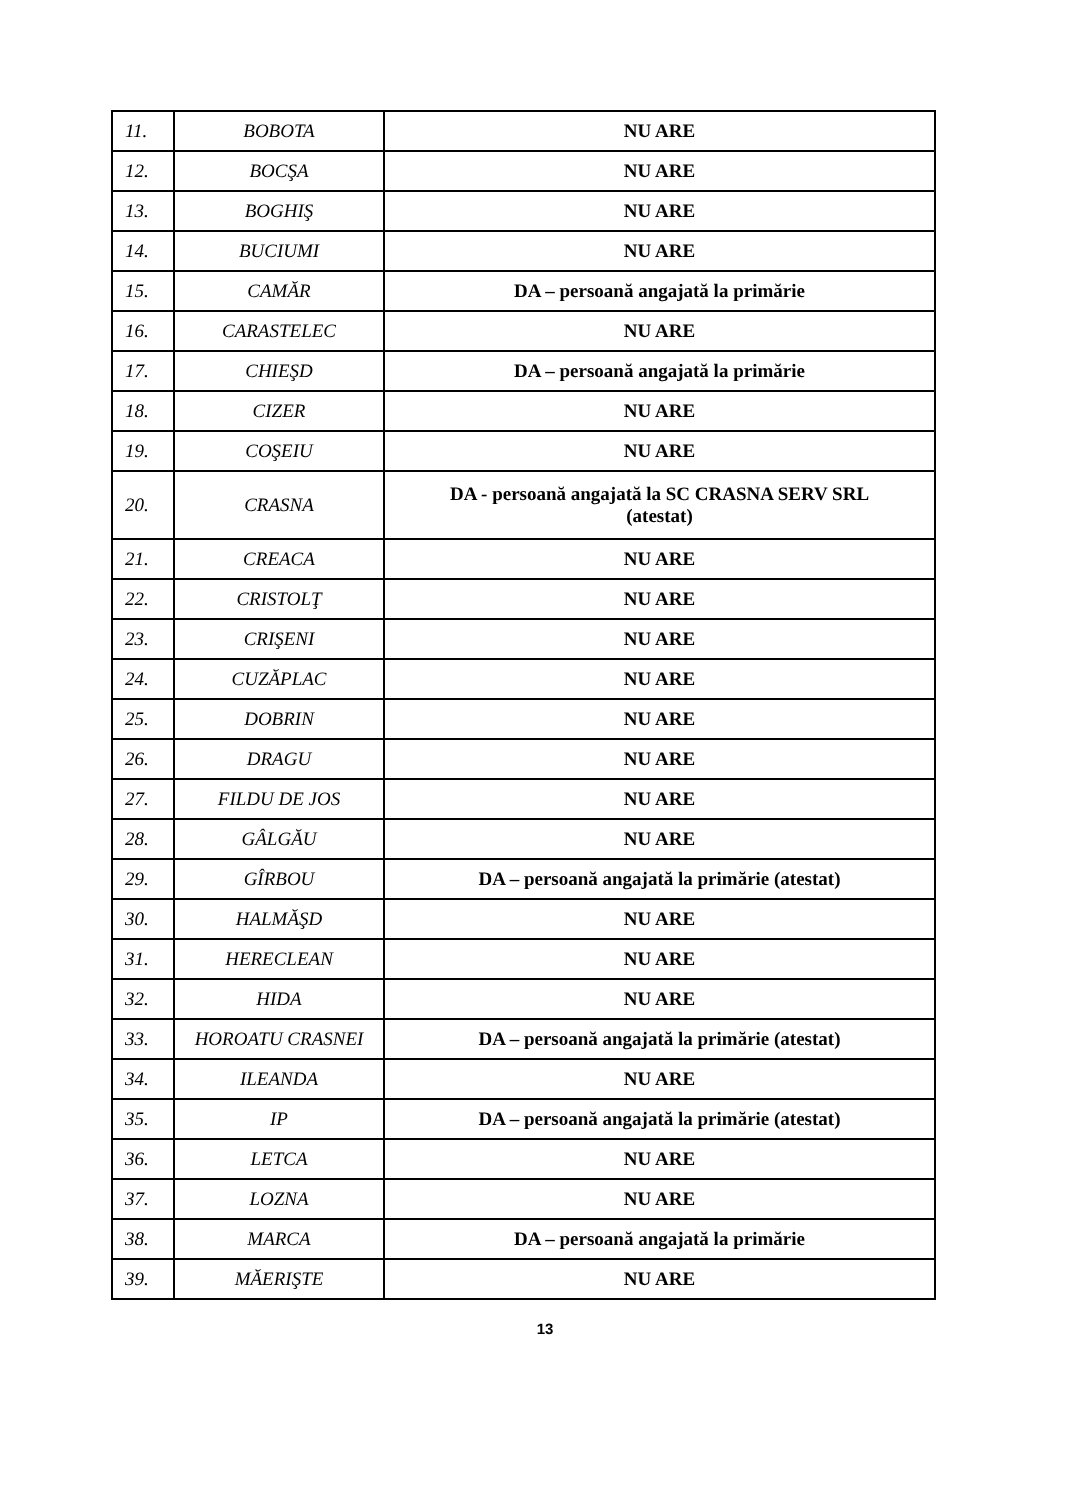| 11. | BOBOTA | NU ARE |
| 12. | BOCŞA | NU ARE |
| 13. | BOGHIŞ | NU ARE |
| 14. | BUCIUMI | NU ARE |
| 15. | CAMĂR | DA – persoană angajată la primărie |
| 16. | CARASTELEC | NU ARE |
| 17. | CHIEŞD | DA – persoană angajată la primărie |
| 18. | CIZER | NU ARE |
| 19. | COŞEIU | NU ARE |
| 20. | CRASNA | DA - persoană angajată la SC CRASNA SERV SRL (atestat) |
| 21. | CREACA | NU ARE |
| 22. | CRISTOLŢ | NU ARE |
| 23. | CRIŞENI | NU ARE |
| 24. | CUZĂPLAC | NU ARE |
| 25. | DOBRIN | NU ARE |
| 26. | DRAGU | NU ARE |
| 27. | FILDU DE JOS | NU ARE |
| 28. | GÂLGĂU | NU ARE |
| 29. | GÎRBOU | DA – persoană angajată la primărie (atestat) |
| 30. | HALMĂŞD | NU ARE |
| 31. | HERECLEAN | NU ARE |
| 32. | HIDA | NU ARE |
| 33. | HOROATU CRASNEI | DA – persoană angajată la primărie (atestat) |
| 34. | ILEANDA | NU ARE |
| 35. | IP | DA – persoană angajată la primărie (atestat) |
| 36. | LETCA | NU ARE |
| 37. | LOZNA | NU ARE |
| 38. | MARCA | DA – persoană angajată la primărie |
| 39. | MĂERIŞTE | NU ARE |
13